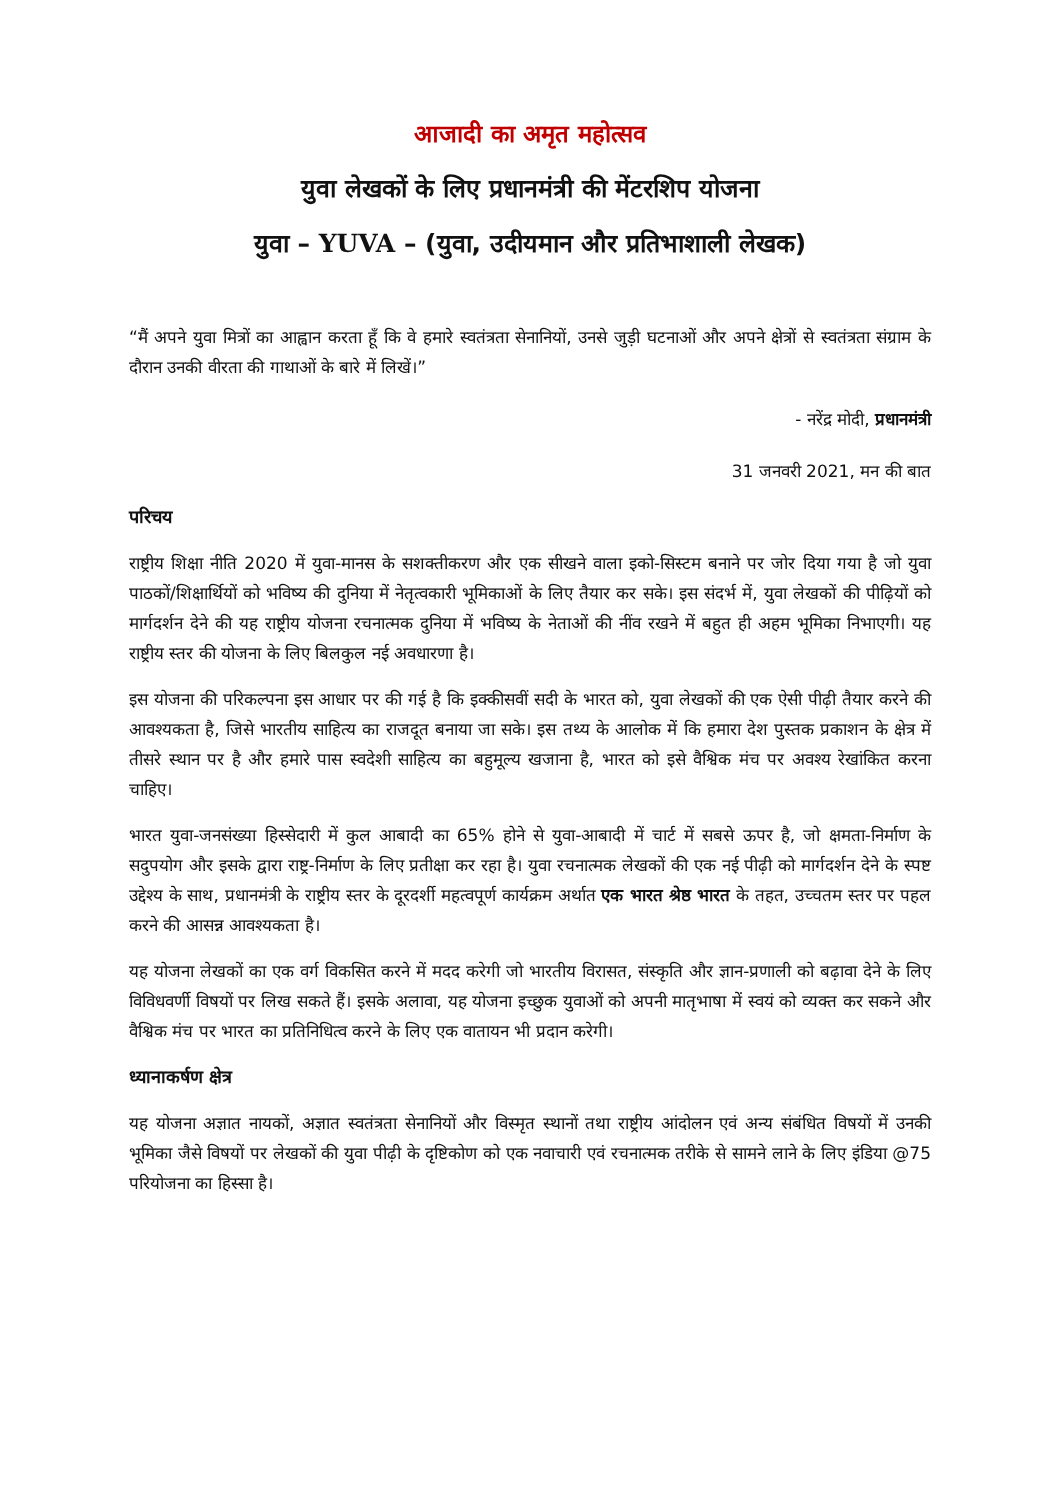आजादी का अमृत महोत्सव
युवा लेखकों के लिए प्रधानमंत्री की मेंटरशिप योजना
युवा – YUVA – (युवा, उदीयमान और प्रतिभाशाली लेखक)
“मैं अपने युवा मित्रों का आह्वान करता हूँ कि वे हमारे स्वतंत्रता सेनानियों, उनसे जुड़ी घटनाओं और अपने क्षेत्रों से स्वतंत्रता संग्राम के दौरान उनकी वीरता की गाथाओं के बारे में लिखें।”
- नरेंद्र मोदी, प्रधानमंत्री
31 जनवरी 2021, मन की बात
परिचय
राष्ट्रीय शिक्षा नीति 2020 में युवा-मानस के सशक्तीकरण और एक सीखने वाला इको-सिस्टम बनाने पर जोर दिया गया है जो युवा पाठकों/शिक्षार्थियों को भविष्य की दुनिया में नेतृत्वकारी भूमिकाओं के लिए तैयार कर सके। इस संदर्भ में, युवा लेखकों की पीढ़ियों को मार्गदर्शन देने की यह राष्ट्रीय योजना रचनात्मक दुनिया में भविष्य के नेताओं की नींव रखने में बहुत ही अहम भूमिका निभाएगी। यह राष्ट्रीय स्तर की योजना के लिए बिलकुल नई अवधारणा है।
इस योजना की परिकल्पना इस आधार पर की गई है कि इक्कीसवीं सदी के भारत को, युवा लेखकों की एक ऐसी पीढ़ी तैयार करने की आवश्यकता है, जिसे भारतीय साहित्य का राजदूत बनाया जा सके। इस तथ्य के आलोक में कि हमारा देश पुस्तक प्रकाशन के क्षेत्र में तीसरे स्थान पर है और हमारे पास स्वदेशी साहित्य का बहुमूल्य खजाना है, भारत को इसे वैश्विक मंच पर अवश्य रेखांकित करना चाहिए।
भारत युवा-जनसंख्या हिस्सेदारी में कुल आबादी का 65% होने से युवा-आबादी में चार्ट में सबसे ऊपर है, जो क्षमता-निर्माण के सदुपयोग और इसके द्वारा राष्ट्र-निर्माण के लिए प्रतीक्षा कर रहा है। युवा रचनात्मक लेखकों की एक नई पीढ़ी को मार्गदर्शन देने के स्पष्ट उद्देश्य के साथ, प्रधानमंत्री के राष्ट्रीय स्तर के दूरदर्शी महत्वपूर्ण कार्यक्रम अर्थात एक भारत श्रेष्ठ भारत के तहत, उच्चतम स्तर पर पहल करने की आसन्न आवश्यकता है।
यह योजना लेखकों का एक वर्ग विकसित करने में मदद करेगी जो भारतीय विरासत, संस्कृति और ज्ञान-प्रणाली को बढ़ावा देने के लिए विविधवर्णी विषयों पर लिख सकते हैं। इसके अलावा, यह योजना इच्छुक युवाओं को अपनी मातृभाषा में स्वयं को व्यक्त कर सकने और वैश्विक मंच पर भारत का प्रतिनिधित्व करने के लिए एक वातायन भी प्रदान करेगी।
ध्यानाकर्षण क्षेत्र
यह योजना अज्ञात नायकों, अज्ञात स्वतंत्रता सेनानियों और विस्मृत स्थानों तथा राष्ट्रीय आंदोलन एवं अन्य संबंधित विषयों में उनकी भूमिका जैसे विषयों पर लेखकों की युवा पीढ़ी के दृष्टिकोण को एक नवाचारी एवं रचनात्मक तरीके से सामने लाने के लिए इंडिया @75 परियोजना का हिस्सा है।